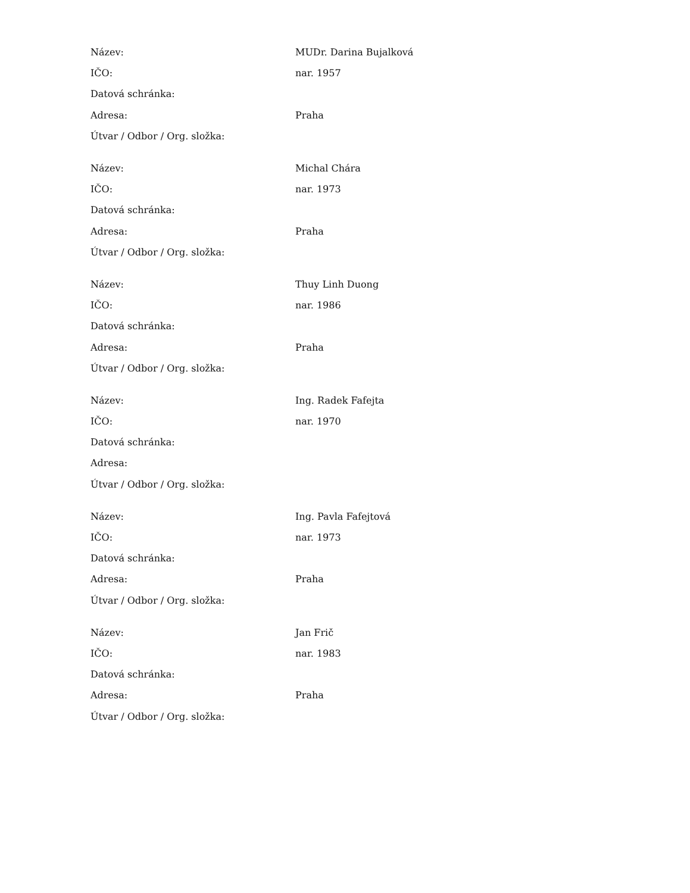| Název: | MUDr. Darina Bujalková |
| IČO: | nar. 1957 |
| Datová schránka: | |
| Adresa: | Praha |
| Útvar / Odbor / Org. složka: | |
| Název: | Michal Chára |
| IČO: | nar. 1973 |
| Datová schránka: | |
| Adresa: | Praha |
| Útvar / Odbor / Org. složka: | |
| Název: | Thuy Linh Duong |
| IČO: | nar. 1986 |
| Datová schránka: | |
| Adresa: | Praha |
| Útvar / Odbor / Org. složka: | |
| Název: | Ing. Radek Fafejta |
| IČO: | nar. 1970 |
| Datová schránka: | |
| Adresa: | |
| Útvar / Odbor / Org. složka: | |
| Název: | Ing. Pavla Fafejtová |
| IČO: | nar. 1973 |
| Datová schránka: | |
| Adresa: | Praha |
| Útvar / Odbor / Org. složka: | |
| Název: | Jan Frič |
| IČO: | nar. 1983 |
| Datová schránka: | |
| Adresa: | Praha |
| Útvar / Odbor / Org. složka: | |